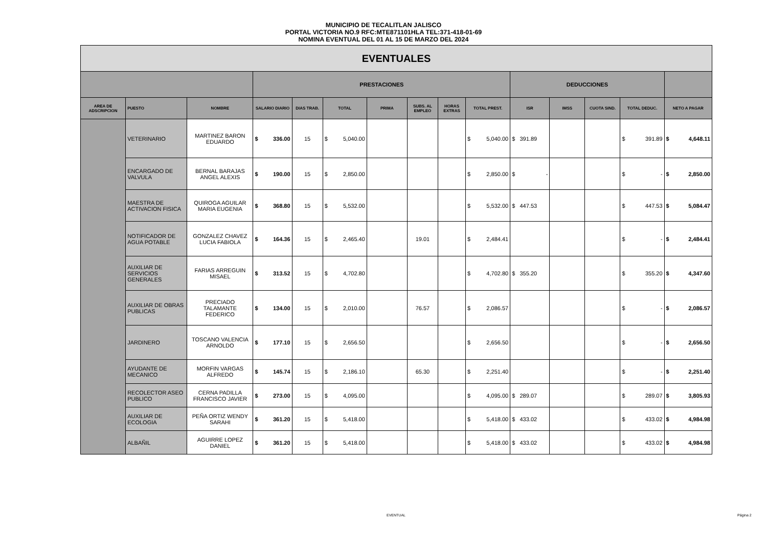MUNICIPIO DE TECALITLAN JALISCO
PORTAL VICTORIA NO.9 RFC:MTE871101HLA TEL:371-418-01-69
NOMINA EVENTUAL DEL 01 AL 15 DE MARZO DEL 2024
| EVENTUALES | | | | | | | | | | | | | | |
| --- | --- | --- | --- | --- | --- | --- | --- | --- | --- | --- | --- | --- | --- | --- |
| | | | PRESTACIONES | | | | | | | DEDUCCIONES | | | | |
| AREA DE ADSCRIPCION | PUESTO | NOMBRE | SALARIO DIARIO | DIAS TRAB. | TOTAL | PRIMA | SUBS. AL EMPLEO | HORAS EXTRAS | TOTAL PREST. | ISR | IMSS | CUOTA SIND. | TOTAL DEDUC. | NETO A PAGAR |
| | VETERINARIO | MARTINEZ BARON EDUARDO | $ 336.00 | 15 | $ 5,040.00 | | | | $ 5,040.00 | $ 391.89 | | | $ 391.89 | $ 4,648.11 |
| | ENCARGADO DE VALVULA | BERNAL BARAJAS ANGEL ALEXIS | $ 190.00 | 15 | $ 2,850.00 | | | | $ 2,850.00 | $ - | | | $ - | $ 2,850.00 |
| | MAESTRA DE ACTIVACION FISICA | QUIROGA AGUILAR MARIA EUGENIA | $ 368.80 | 15 | $ 5,532.00 | | | | $ 5,532.00 | $ 447.53 | | | $ 447.53 | $ 5,084.47 |
| | NOTIFICADOR DE AGUA POTABLE | GONZALEZ CHAVEZ LUCIA FABIOLA | $ 164.36 | 15 | $ 2,465.40 | | 19.01 | | $ 2,484.41 | | | | $ - | $ 2,484.41 |
| | AUXILIAR DE SERVICIOS GENERALES | FARIAS ARREGUIN MISAEL | $ 313.52 | 15 | $ 4,702.80 | | | | $ 4,702.80 | $ 355.20 | | | $ 355.20 | $ 4,347.60 |
| | AUXILIAR DE OBRAS PUBLICAS | PRECIADO TALAMANTE FEDERICO | $ 134.00 | 15 | $ 2,010.00 | | 76.57 | | $ 2,086.57 | | | | $ - | $ 2,086.57 |
| | JARDINERO | TOSCANO VALENCIA ARNOLDO | $ 177.10 | 15 | $ 2,656.50 | | | | $ 2,656.50 | | | | $ - | $ 2,656.50 |
| | AYUDANTE DE MECANICO | MORFIN VARGAS ALFREDO | $ 145.74 | 15 | $ 2,186.10 | | 65.30 | | $ 2,251.40 | | | | $ - | $ 2,251.40 |
| | RECOLECTOR ASEO PUBLICO | CERNA PADILLA FRANCISCO JAVIER | $ 273.00 | 15 | $ 4,095.00 | | | | $ 4,095.00 | $ 289.07 | | | $ 289.07 | $ 3,805.93 |
| | AUXILIAR DE ECOLOGIA | PEÑA ORTIZ WENDY SARAHI | $ 361.20 | 15 | $ 5,418.00 | | | | $ 5,418.00 | $ 433.02 | | | $ 433.02 | $ 4,984.98 |
| | ALBAÑIL | AGUIRRE LOPEZ DANIEL | $ 361.20 | 15 | $ 5,418.00 | | | | $ 5,418.00 | $ 433.02 | | | $ 433.02 | $ 4,984.98 |
EVENTUAL Página 2